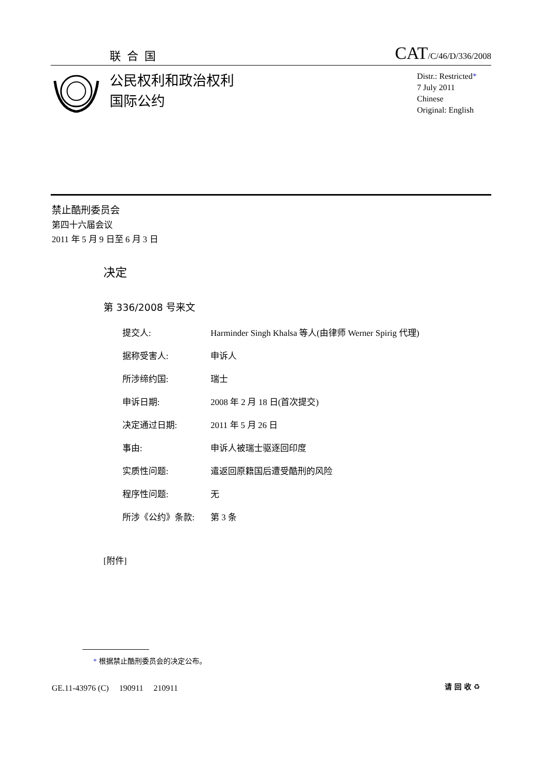联合国
CAT/C/46/D/336/2008
公民权利和政治权利
国际公约
Distr.: Restricted*
7 July 2011
Chinese
Original: English
禁止酷刑委员会
第四十六届会议
2011 年 5 月 9 日至 6 月 3 日
决定
第 336/2008 号来文
| 提交人: | Harminder Singh Khalsa 等人(由律师 Werner Spirig 代理) |
| 据称受害人: | 申诉人 |
| 所涉缔约国: | 瑞士 |
| 申诉日期: | 2008 年 2 月 18 日(首次提交) |
| 决定通过日期: | 2011 年 5 月 26 日 |
| 事由: | 申诉人被瑞士驱逐回印度 |
| 实质性问题: | 遣返回原籍国后遭受酷刑的风险 |
| 程序性问题: | 无 |
| 所涉《公约》条款: | 第 3 条 |
[附件]
* 根据禁止酷刑委员会的决定公布。
GE.11-43976 (C) 190911 210911
请 回 收 ♻